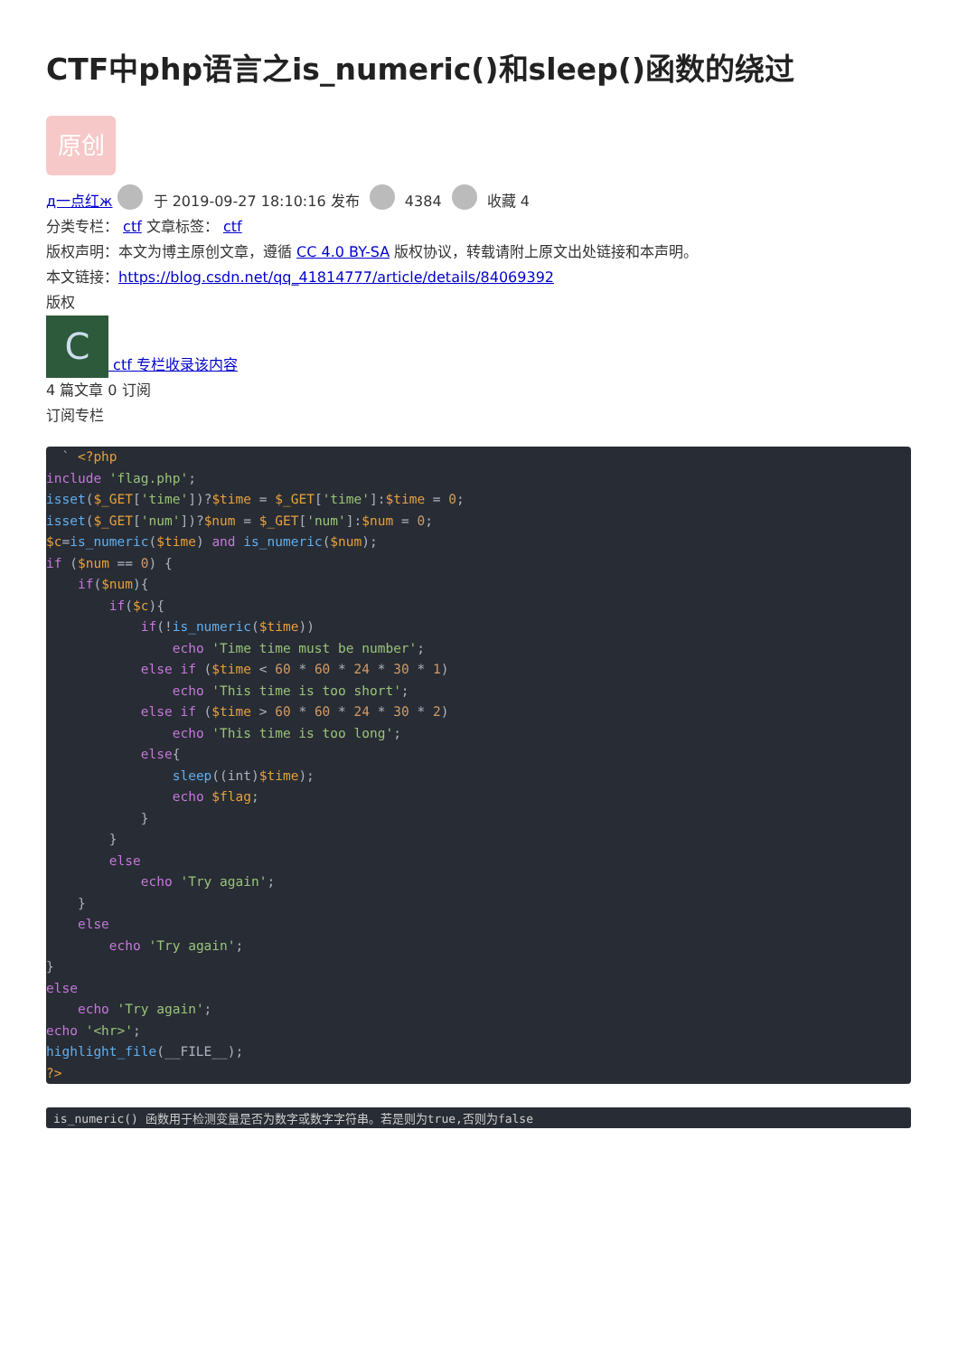CTF中php语言之is_numeric()和sleep()函数的绕过
原创
д一点红ж 于 2019-09-27 18:10:16 发布 4384 收藏 4
分类专栏： ctf 文章标签： ctf
版权声明：本文为博主原创文章，遵循 CC 4.0 BY-SA 版权协议，转载请附上原文出处链接和本声明。
本文链接：https://blog.csdn.net/qq_41814777/article/details/84069392
版权
C ctf 专栏收录该内容
4 篇文章 0 订阅
订阅专栏
  ` <?php
include 'flag.php';
isset($_GET['time'])?$time = $_GET['time']:$time = 0;
isset($_GET['num'])?$num = $_GET['num']:$num = 0;
$c=is_numeric($time) and is_numeric($num);
if ($num == 0) {
    if($num){
        if($c){
            if(!is_numeric($time))
                echo 'Time time must be number';
            else if ($time < 60 * 60 * 24 * 30 * 1)
                echo 'This time is too short';
            else if ($time > 60 * 60 * 24 * 30 * 2)
                echo 'This time is too long';
            else{
                sleep((int)$time);
                echo $flag;
            }
        }
        else
            echo 'Try again';
    }
    else
        echo 'Try again';
}
else
    echo 'Try again';
echo '<hr>';
highlight_file(__FILE__);
?>
is_numeric() 函数用于检测变量是否为数字或数字字符串。若是则为true,否则为false